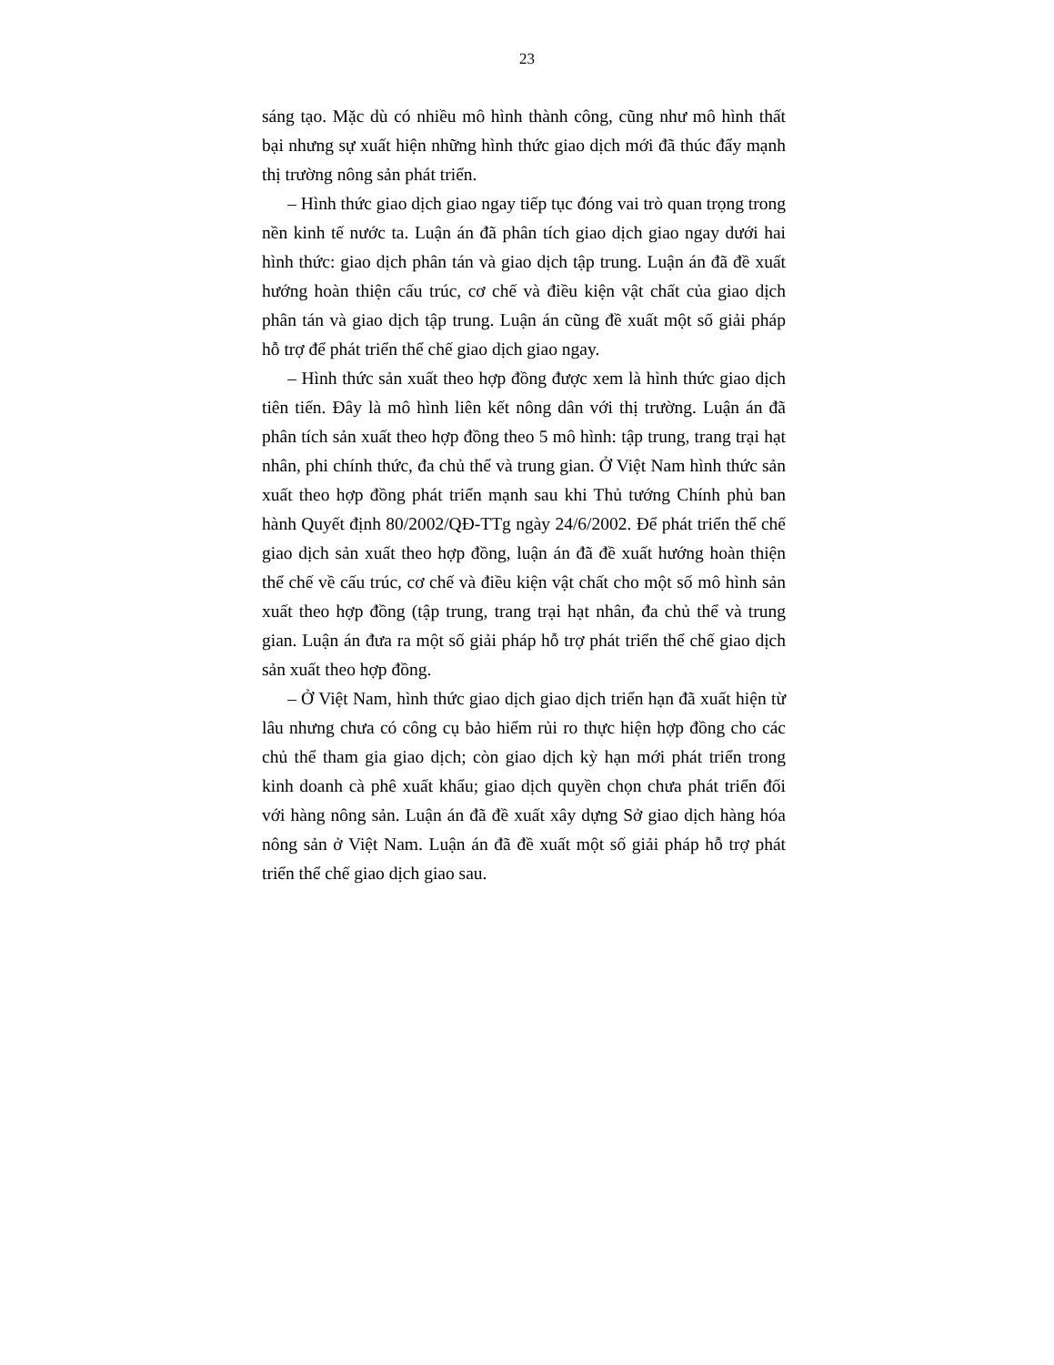23
sáng tạo. Mặc dù có nhiều mô hình thành công, cũng như mô hình thất bại nhưng sự xuất hiện những hình thức giao dịch mới đã thúc đẩy mạnh thị trường nông sản phát triển.
– Hình thức giao dịch giao ngay tiếp tục đóng vai trò quan trọng trong nền kinh tế nước ta. Luận án đã phân tích giao dịch giao ngay dưới hai hình thức: giao dịch phân tán và giao dịch tập trung. Luận án đã đề xuất hướng hoàn thiện cấu trúc, cơ chế và điều kiện vật chất của giao dịch phân tán và giao dịch tập trung. Luận án cũng đề xuất một số giải pháp hỗ trợ để phát triển thể chế giao dịch giao ngay.
– Hình thức sản xuất theo hợp đồng được xem là hình thức giao dịch tiên tiến. Đây là mô hình liên kết nông dân với thị trường. Luận án đã phân tích sản xuất theo hợp đồng theo 5 mô hình: tập trung, trang trại hạt nhân, phi chính thức, đa chủ thể và trung gian. Ở Việt Nam hình thức sản xuất theo hợp đồng phát triển mạnh sau khi Thủ tướng Chính phủ ban hành Quyết định 80/2002/QĐ-TTg ngày 24/6/2002. Để phát triển thể chế giao dịch sản xuất theo hợp đồng, luận án đã đề xuất hướng hoàn thiện thể chế về cấu trúc, cơ chế và điều kiện vật chất cho một số mô hình sản xuất theo hợp đồng (tập trung, trang trại hạt nhân, đa chủ thể và trung gian. Luận án đưa ra một số giải pháp hỗ trợ phát triển thể chế giao dịch sản xuất theo hợp đồng.
– Ở Việt Nam, hình thức giao dịch giao dịch triển hạn đã xuất hiện từ lâu nhưng chưa có công cụ bảo hiểm rủi ro thực hiện hợp đồng cho các chủ thể tham gia giao dịch; còn giao dịch kỳ hạn mới phát triển trong kinh doanh cà phê xuất khẩu; giao dịch quyền chọn chưa phát triển đối với hàng nông sản. Luận án đã đề xuất xây dựng Sở giao dịch hàng hóa nông sản ở Việt Nam. Luận án đã đề xuất một số giải pháp hỗ trợ phát triển thể chế giao dịch giao sau.